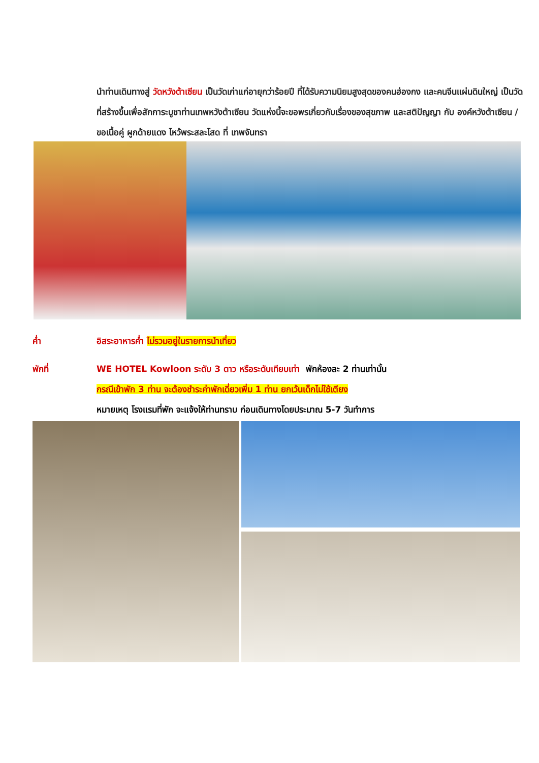นำท่านเดินทางสู่ วัดหวังต้าเซียน เป็นวัดเก่าแก่อายุกว่าร้อยปี ที่ได้รับความนิยมสูงสุดของคนฮ่องกง และคนจีนแผ่นดินใหญ่ เป็นวัดที่สร้างขึ้นเพื่อสักการะบูชาท่านเทพหวังต้าเซียน วัดแห่งนี้จะขอพรเกี่ยวกับเรื่องของสุขภาพ และสติปัญญา กับ องค์หวังต้าเซียน / ขอเนื้อคู่ ผูกด้ายแดง ไหว้พระสละโสด ที่ เทพจันทรา
ค่ำ อิสระอาหารค่ำ ไม่รวมอยู่ในรายการนำเที่ยว
พักที่ WE HOTEL Kowloon ระดับ 3 ดาว หรือระดับเทียบเท่า พักห้องละ 2 ท่านเท่านั้น
กรณีเข้าพัก 3 ท่าน จะต้องชำระค่าพักเดี่ยวเพิ่ม 1 ท่าน ยกเว้นเด็กไม่ใช้เตียง
หมายเหตุ โรงแรมที่พัก จะแจ้งให้ท่านทราบ ก่อนเดินทางโดยประมาณ 5-7 วันทำการ